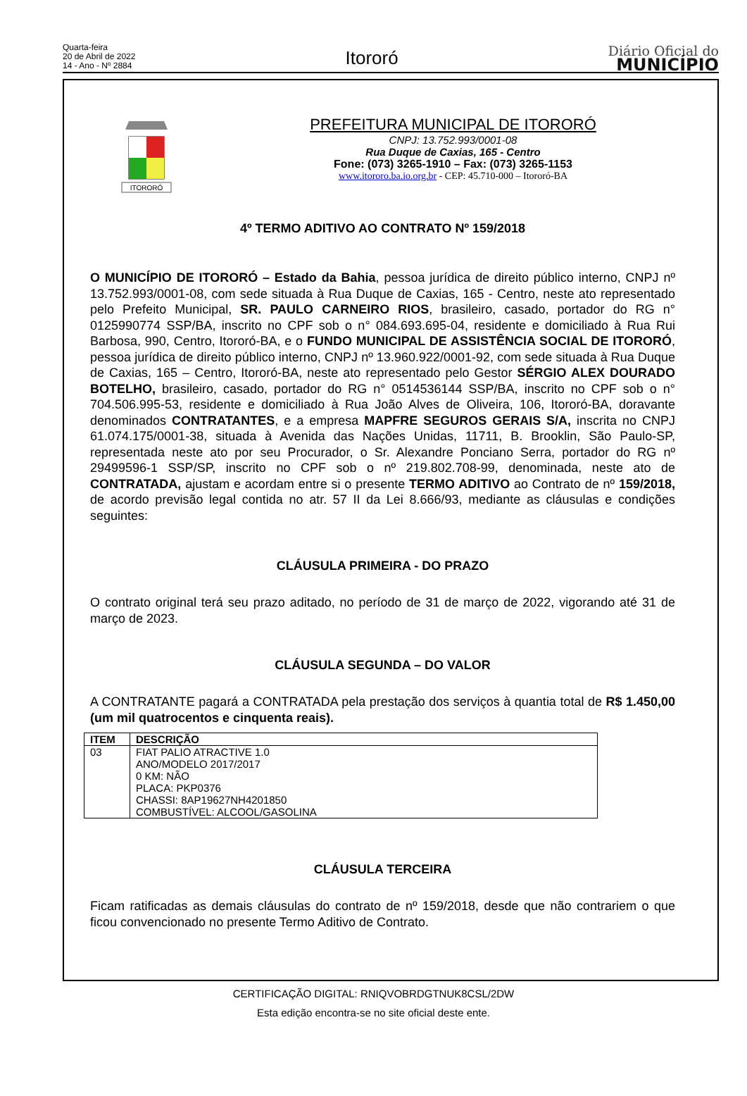Quarta-feira
20 de Abril de 2022
14 - Ano - Nº 2884
Itororó
Diário Oficial do
MUNICÍPIO
ITORORÓ
PREFEITURA MUNICIPAL DE ITORORÓ
CNPJ: 13.752.993/0001-08
Rua Duque de Caxias, 165 - Centro
Fone: (073) 3265-1910 – Fax: (073) 3265-1153
www.itororo.ba.io.org.br - CEP: 45.710-000 – Itororó-BA
4º TERMO ADITIVO AO CONTRATO Nº 159/2018
O MUNICÍPIO DE ITORORÓ – Estado da Bahia, pessoa jurídica de direito público interno, CNPJ nº 13.752.993/0001-08, com sede situada à Rua Duque de Caxias, 165 - Centro, neste ato representado pelo Prefeito Municipal, SR. PAULO CARNEIRO RIOS, brasileiro, casado, portador do RG n° 0125990774 SSP/BA, inscrito no CPF sob o n° 084.693.695-04, residente e domiciliado à Rua Rui Barbosa, 990, Centro, Itororó-BA, e o FUNDO MUNICIPAL DE ASSISTÊNCIA SOCIAL DE ITORORÓ, pessoa jurídica de direito público interno, CNPJ nº 13.960.922/0001-92, com sede situada à Rua Duque de Caxias, 165 – Centro, Itororó-BA, neste ato representado pelo Gestor SÉRGIO ALEX DOURADO BOTELHO, brasileiro, casado, portador do RG n° 0514536144 SSP/BA, inscrito no CPF sob o n° 704.506.995-53, residente e domiciliado à Rua João Alves de Oliveira, 106, Itororó-BA, doravante denominados CONTRATANTES, e a empresa MAPFRE SEGUROS GERAIS S/A, inscrita no CNPJ 61.074.175/0001-38, situada à Avenida das Nações Unidas, 11711, B. Brooklin, São Paulo-SP, representada neste ato por seu Procurador, o Sr. Alexandre Ponciano Serra, portador do RG nº 29499596-1 SSP/SP, inscrito no CPF sob o nº 219.802.708-99, denominada, neste ato de CONTRATADA, ajustam e acordam entre si o presente TERMO ADITIVO ao Contrato de nº 159/2018, de acordo previsão legal contida no atr. 57 II da Lei 8.666/93, mediante as cláusulas e condições seguintes:
CLÁUSULA PRIMEIRA - DO PRAZO
O contrato original terá seu prazo aditado, no período de 31 de março de 2022, vigorando até 31 de março de 2023.
CLÁUSULA SEGUNDA – DO VALOR
A CONTRATANTE pagará a CONTRATADA pela prestação dos serviços à quantia total de R$ 1.450,00 (um mil quatrocentos e cinquenta reais).
| ITEM | DESCRIÇÃO |
| --- | --- |
| 03 | FIAT PALIO ATRACTIVE 1.0 ANO/MODELO 2017/2017 0 KM: NÃO PLACA: PKP0376 CHASSI: 8AP19627NH4201850 COMBUSTÍVEL: ALCOOL/GASOLINA |
CLÁUSULA TERCEIRA
Ficam ratificadas as demais cláusulas do contrato de nº 159/2018, desde que não contrariem o que ficou convencionado no presente Termo Aditivo de Contrato.
CERTIFICAÇÃO DIGITAL: RNIQVOBRDGTNUK8CSL/2DW
Esta edição encontra-se no site oficial deste ente.